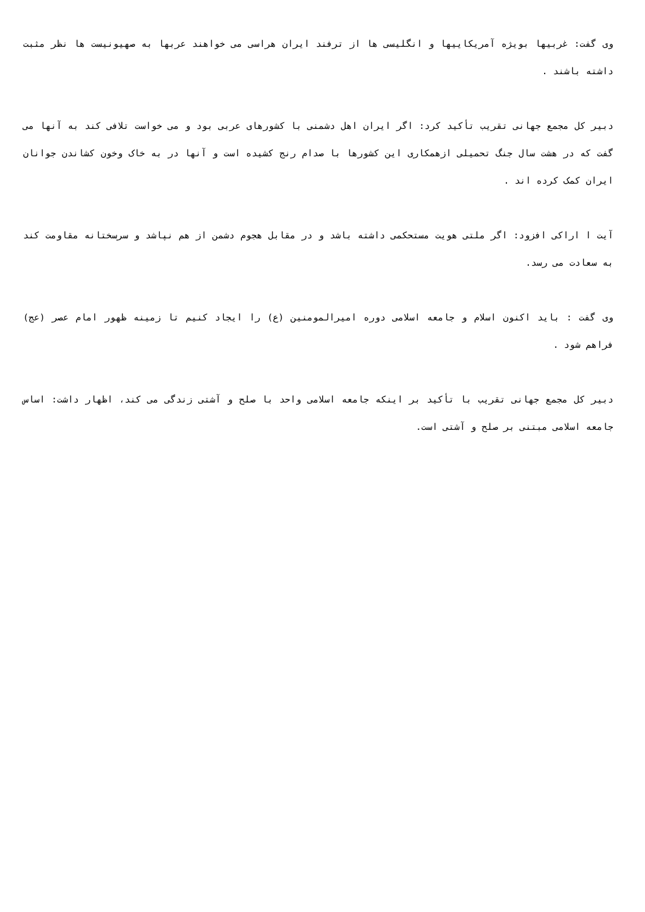وی گفت: غربیها بویژه آمریکاییها و انگلیسی ها از ترفند ایران هراسی می خواهند عربها به صهیونیست ها نظر مثبت داشته باشند .
دبیر کل مجمع جهانی تقریب تأکید کرد: اگر ایران اهل دشمنی با کشورهای عربی بود و می خواست تلافی کند به آنها می گفت که در هشت سال جنگ تحمیلی ازهمکاری این کشورها با صدام رنج کشیده است و آنها در به خاک وخون کشاندن جوانان ایران کمک کرده اند .
آیت ا اراکی افزود: اگر ملتی هویت مستحکمی داشته باشد و در مقابل هجوم دشمن از هم نپاشد و سرسختانه مقاومت کند به سعادت می رسد.
وی گفت : باید اکنون اسلام و جامعه اسلامی دوره امیرالمومنین (ع) را ایجاد کنیم تا زمینه ظهور امام عصر (عج) فراهم شود .
دبیر کل مجمع جهانی تقریب با تأکید بر اینکه جامعه اسلامی واحد با صلح و آشتی زندگی می کند، اظهار داشت: اساس جامعه اسلامی مبتنی بر صلح و آشتی است.